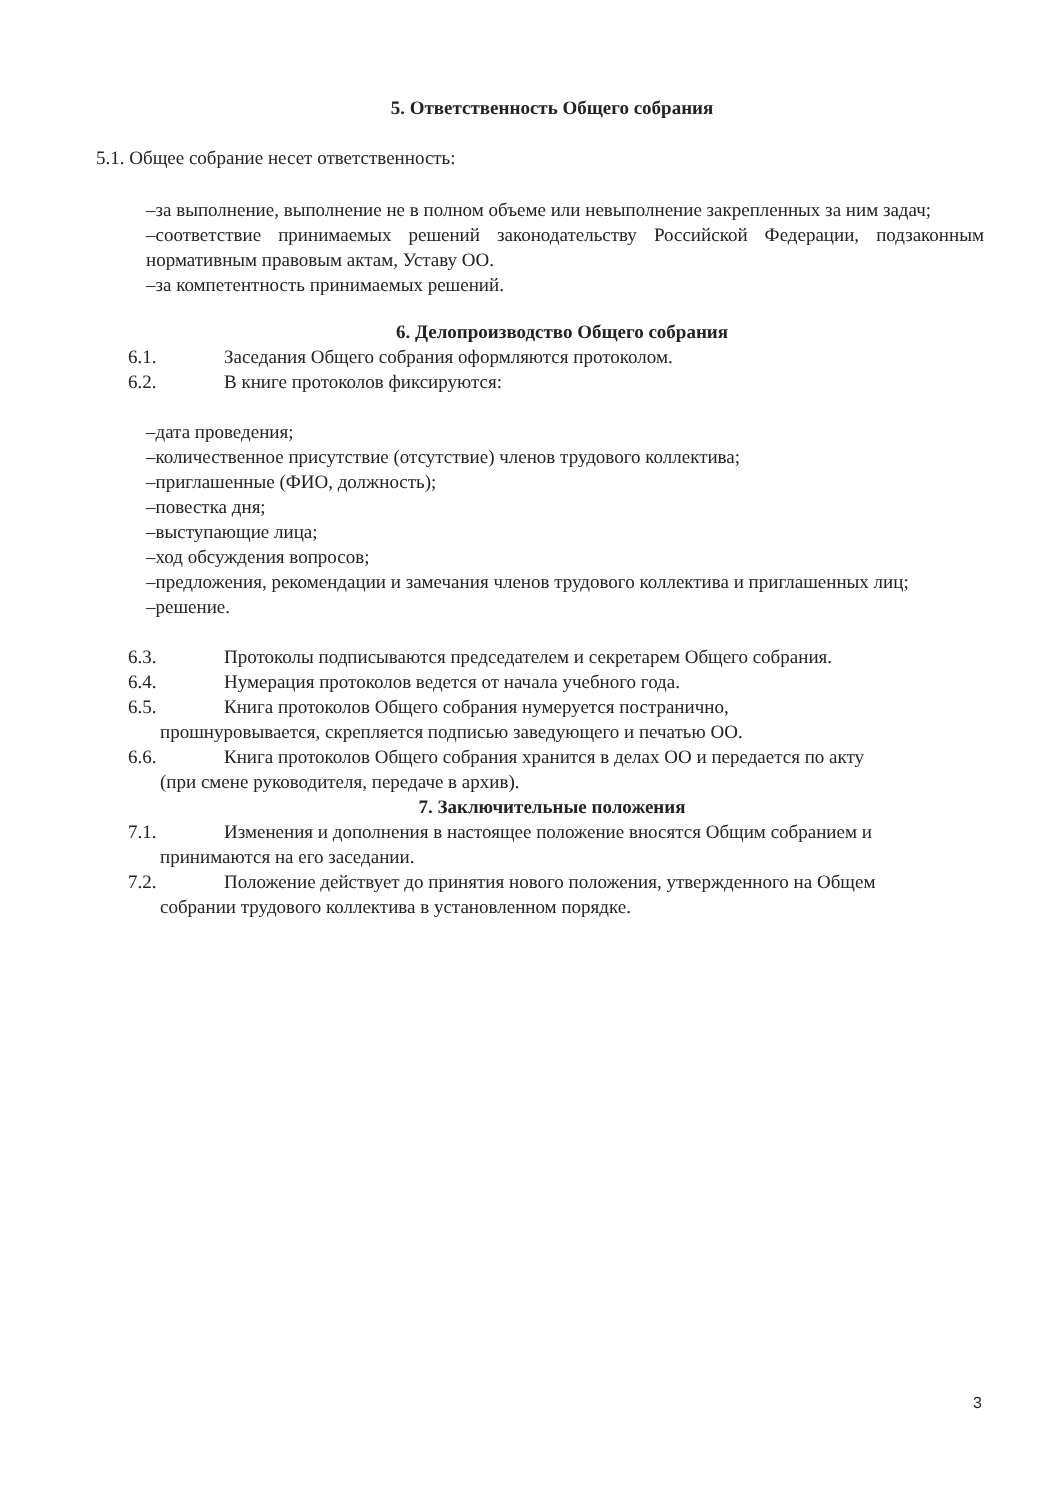5. Ответственность Общего собрания
5.1. Общее собрание несет ответственность:
–за выполнение, выполнение не в полном объеме или невыполнение закрепленных за ним задач;
–соответствие принимаемых решений законодательству Российской Федерации, подзаконным нормативным правовым актам, Уставу ОО.
–за компетентность принимаемых решений.
6. Делопроизводство Общего собрания
6.1. Заседания Общего собрания оформляются протоколом.
6.2. В книге протоколов фиксируются:
–дата проведения;
–количественное присутствие (отсутствие) членов трудового коллектива;
–приглашенные (ФИО, должность);
–повестка дня;
–выступающие лица;
–ход обсуждения вопросов;
–предложения, рекомендации и замечания членов трудового коллектива и приглашенных лиц;
–решение.
6.3. Протоколы подписываются председателем и секретарем Общего собрания.
6.4. Нумерация протоколов ведется от начала учебного года.
6.5. Книга протоколов Общего собрания нумеруется постранично,
прошнуровывается, скрепляется подписью заведующего и печатью ОО.
6.6. Книга протоколов Общего собрания хранится в делах ОО и передается по акту
(при смене руководителя, передаче в архив).
7. Заключительные положения
7.1. Изменения и дополнения в настоящее положение вносятся Общим собранием и
принимаются на его заседании.
7.2. Положение действует до принятия нового положения, утвержденного на Общем
собрании трудового коллектива в установленном порядке.
3